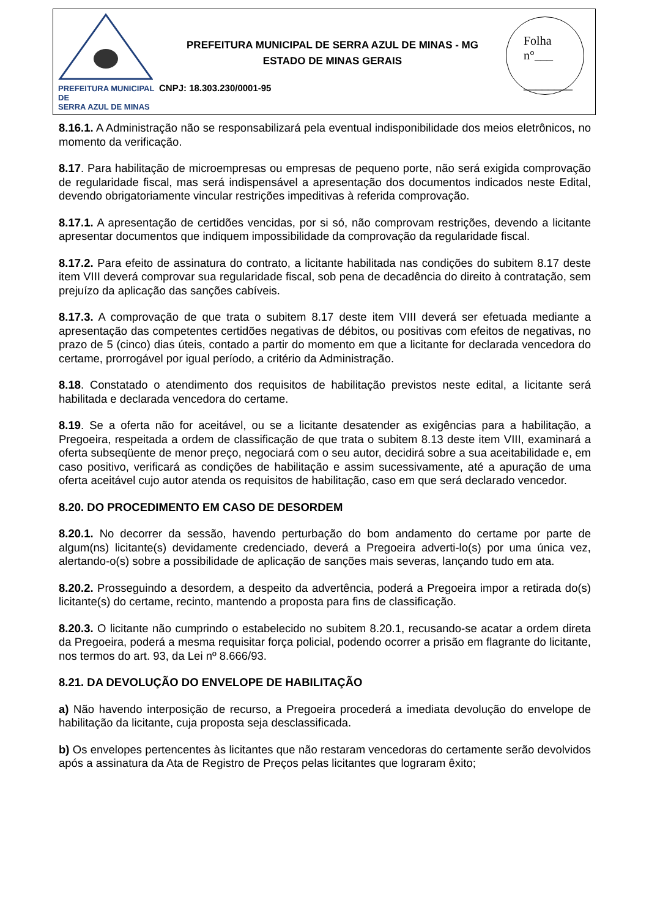PREFEITURA MUNICIPAL DE
SERRA AZUL DE MINAS
PREFEITURA MUNICIPAL DE SERRA AZUL DE MINAS - MG
ESTADO DE MINAS GERAIS
CNPJ: 18.303.230/0001-95
Folha
n°___
________
8.16.1. A Administração não se responsabilizará pela eventual indisponibilidade dos meios eletrônicos, no momento da verificação.
8.17. Para habilitação de microempresas ou empresas de pequeno porte, não será exigida comprovação de regularidade fiscal, mas será indispensável a apresentação dos documentos indicados neste Edital, devendo obrigatoriamente vincular restrições impeditivas à referida comprovação.
8.17.1. A apresentação de certidões vencidas, por si só, não comprovam restrições, devendo a licitante apresentar documentos que indiquem impossibilidade da comprovação da regularidade fiscal.
8.17.2. Para efeito de assinatura do contrato, a licitante habilitada nas condições do subitem 8.17 deste item VIII deverá comprovar sua regularidade fiscal, sob pena de decadência do direito à contratação, sem prejuízo da aplicação das sanções cabíveis.
8.17.3. A comprovação de que trata o subitem 8.17 deste item VIII deverá ser efetuada mediante a apresentação das competentes certidões negativas de débitos, ou positivas com efeitos de negativas, no prazo de 5 (cinco) dias úteis, contado a partir do momento em que a licitante for declarada vencedora do certame, prorrogável por igual período, a critério da Administração.
8.18. Constatado o atendimento dos requisitos de habilitação previstos neste edital, a licitante será habilitada e declarada vencedora do certame.
8.19. Se a oferta não for aceitável, ou se a licitante desatender as exigências para a habilitação, a Pregoeira, respeitada a ordem de classificação de que trata o subitem 8.13 deste item VIII, examinará a oferta subseqüente de menor preço, negociará com o seu autor, decidirá sobre a sua aceitabilidade e, em caso positivo, verificará as condições de habilitação e assim sucessivamente, até a apuração de uma oferta aceitável cujo autor atenda os requisitos de habilitação, caso em que será declarado vencedor.
8.20. DO PROCEDIMENTO EM CASO DE DESORDEM
8.20.1. No decorrer da sessão, havendo perturbação do bom andamento do certame por parte de algum(ns) licitante(s) devidamente credenciado, deverá a Pregoeira adverti-lo(s) por uma única vez, alertando-o(s) sobre a possibilidade de aplicação de sanções mais severas, lançando tudo em ata.
8.20.2. Prosseguindo a desordem, a despeito da advertência, poderá a Pregoeira impor a retirada do(s) licitante(s) do certame, recinto, mantendo a proposta para fins de classificação.
8.20.3. O licitante não cumprindo o estabelecido no subitem 8.20.1, recusando-se acatar a ordem direta da Pregoeira, poderá a mesma requisitar força policial, podendo ocorrer a prisão em flagrante do licitante, nos termos do art. 93, da Lei nº 8.666/93.
8.21. DA DEVOLUÇÃO DO ENVELOPE DE HABILITAÇÃO
a) Não havendo interposição de recurso, a Pregoeira procederá a imediata devolução do envelope de habilitação da licitante, cuja proposta seja desclassificada.
b) Os envelopes pertencentes às licitantes que não restaram vencedoras do certamente serão devolvidos após a assinatura da Ata de Registro de Preços pelas licitantes que lograram êxito;